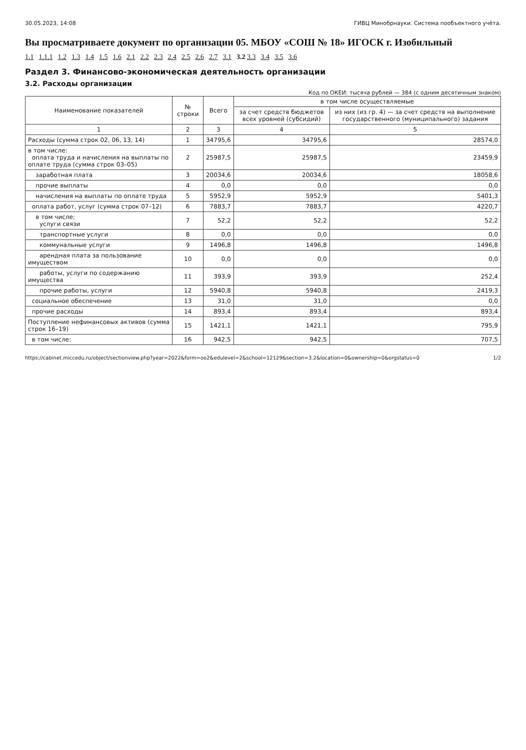30.05.2023, 14:08 ГИВЦ Минобрнауки. Система пообъектного учёта.
Вы просматриваете документ по организации 05. МБОУ «СОШ № 18» ИГОСК г. Изобильный
1.1 1.1.1 1.2 1.3 1.4 1.5 1.6 2.1 2.2 2.3 2.4 2.5 2.6 2.7 3.1 3.2 3.3 3.4 3.5 3.6
Раздел 3. Финансово-экономическая деятельность организации
3.2. Расходы организации
Код по ОКЕИ: тысяча рублей — 384 (с одним десятичным знаком)
| Наименование показателей | № строки | Всего | в том числе осуществляемые | |
| --- | --- | --- | --- | --- |
| | | | за счет средств бюджетов всех уровней (субсидий) | из них (из гр. 4) — за счет средств на выполнение государственного (муниципального) задания |
| 1 | 2 | 3 | 4 | 5 |
| Расходы (сумма строк 02, 06, 13, 14) | 1 | 34795,6 | 34795,6 | 28574,0 |
| в том числе: оплата труда и начисления на выплаты по оплате труда (сумма строк 03–05) | 2 | 25987,5 | 25987,5 | 23459,9 |
| заработная плата | 3 | 20034,6 | 20034,6 | 18058,6 |
| прочие выплаты | 4 | 0,0 | 0,0 | 0,0 |
| начисления на выплаты по оплате труда | 5 | 5952,9 | 5952,9 | 5401,3 |
| оплата работ, услуг (сумма строк 07–12) | 6 | 7883,7 | 7883,7 | 4220,7 |
| в том числе: услуги связи | 7 | 52,2 | 52,2 | 52,2 |
| транспортные услуги | 8 | 0,0 | 0,0 | 0,0 |
| коммунальные услуги | 9 | 1496,8 | 1496,8 | 1496,8 |
| арендная плата за пользование имуществом | 10 | 0,0 | 0,0 | 0,0 |
| работы, услуги по содержанию имущества | 11 | 393,9 | 393,9 | 252,4 |
| прочие работы, услуги | 12 | 5940,8 | 5940,8 | 2419,3 |
| социальное обеспечение | 13 | 31,0 | 31,0 | 0,0 |
| прочие расходы | 14 | 893,4 | 893,4 | 893,4 |
| Поступление нефинансовых активов (сумма строк 16–19) | 15 | 1421,1 | 1421,1 | 795,9 |
| в том числе: | 16 | 942,5 | 942,5 | 707,5 |
https://cabinet.miccedu.ru/object/sectionview.php?year=2022&form=oo2&edulevel=2&school=12129&section=3.2&location=0&ownership=0&orgstatus=0 1/2